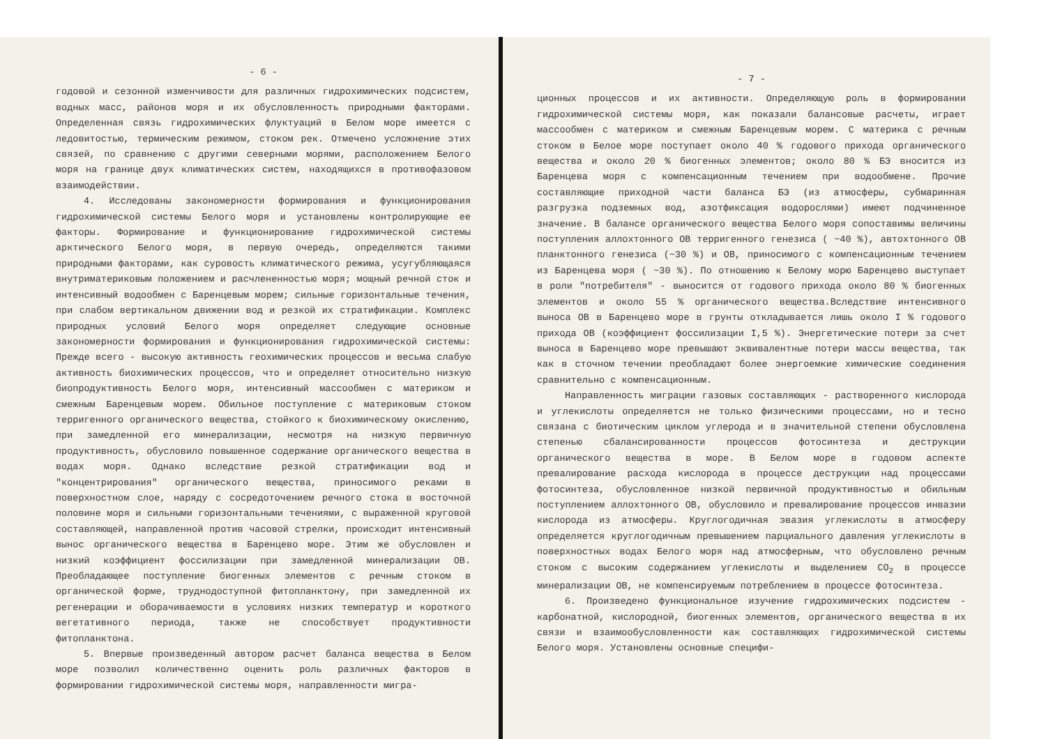- 6 -
годовой и сезонной изменчивости для различных гидрохимических подсистем, водных масс, районов моря и их обусловленность природными факторами. Определенная связь гидрохимических флуктуаций в Белом море имеется с ледовитостью, термическим режимом, стоком рек. Отмечено усложнение этих связей, по сравнению с другими северными морями, расположением Белого моря на границе двух климатических систем, находящихся в противофазовом взаимодействии.
4. Исследованы закономерности формирования и функционирования гидрохимической системы Белого моря и установлены контролирующие ее факторы. Формирование и функционирование гидрохимической системы арктического Белого моря, в первую очередь, определяются такими природными факторами, как суровость климатического режима, усугубляющаяся внутриматериковым положением и расчлененностью моря; мощный речной сток и интенсивный водообмен с Баренцевым морем; сильные горизонтальные течения, при слабом вертикальном движении вод и резкой их стратификации. Комплекс природных условий Белого моря определяет следующие основные закономерности формирования и функционирования гидрохимической системы: Прежде всего - высокую активность геохимических процессов и весьма слабую активность биохимических процессов, что и определяет относительно низкую биопродуктивность Белого моря, интенсивный массообмен с материком и смежным Баренцевым морем. Обильное поступление с материковым стоком терригенного органического вещества, стойкого к биохимическому окислению, при замедленной его минерализации, несмотря на низкую первичную продуктивность, обусловило повышенное содержание органического вещества в водах моря. Однако вследствие резкой стратификации вод и "концентрирования" органического вещества, приносимого реками в поверхностном слое, наряду с сосредоточением речного стока в восточной половине моря и сильными горизонтальными течениями, с выраженной круговой составляющей, направленной против часовой стрелки, происходит интенсивный вынос органического вещества в Баренцево море. Этим же обусловлен и низкий коэффициент фоссилизации при замедленной минерализации ОВ. Преобладающее поступление биогенных элементов с речным стоком в органической форме, труднодоступной фитопланктону, при замедленной их регенерации и оборачиваемости в условиях низких температур и короткого вегетативного периода, также не способствует продуктивности фитопланктона.
5. Впервые произведенный автором расчет баланса вещества в Белом море позволил количественно оценить роль различных факторов в формировании гидрохимической системы моря, направленности мигра-
- 7 -
ционных процессов и их активности. Определяющую роль в формировании гидрохимической системы моря, как показали балансовые расчеты, играет массообмен с материком и смежным Баренцевым морем. С материка с речным стоком в Белое море поступает около 40 % годового прихода органического вещества и около 20 % биогенных элементов; около 80 % БЭ вносится из Баренцева моря с компенсационным течением при водообмене. Прочие составляющие приходной части баланса БЭ (из атмосферы, субмаринная разгрузка подземных вод, азотфиксация водорослями) имеют подчиненное значение. В балансе органического вещества Белого моря сопоставимы величины поступления аллохтонного ОВ терригенного генезиса ( ~40 %), автохтонного ОВ планктонного генезиса (~30 %) и ОВ, приносимого с компенсационным течением из Баренцева моря ( ~30 %). По отношению к Белому морю Баренцево выступает в роли "потребителя" - выносится от годового прихода около 80 % биогенных элементов и около 55 % органического вещества.Вследствие интенсивного выноса ОВ в Баренцево море в грунты откладывается лишь около I % годового прихода ОВ (коэффициент фоссилизации I,5 %). Энергетические потери за счет выноса в Баренцево море превышают эквивалентные потери массы вещества, так как в сточном течении преобладают более энергоемкие химические соединения сравнительно с компенсационным.
Направленность миграции газовых составляющих - растворенного кислорода и углекислоты определяется не только физическими процессами, но и тесно связана с биотическим циклом углерода и в значительной степени обусловлена степенью сбалансированности процессов фотосинтеза и деструкции органического вещества в море. В Белом море в годовом аспекте превалирование расхода кислорода в процессе деструкции над процессами фотосинтеза, обусловленное низкой первичной продуктивностью и обильным поступлением аллохтонного ОВ, обусловило и превалирование процессов инвазии кислорода из атмосферы. Круглогодичная эвазия углекислоты в атмосферу определяется круглогодичным превышением парциального давления углекислоты в поверхностных водах Белого моря над атмосферным, что обусловлено речным стоком с высоким содержанием углекислоты и выделением CO<sub>2</sub> в процессе минерализации ОВ, не компенсируемым потреблением в процессе фотосинтеза.
6. Произведено функциональное изучение гидрохимических подсистем - карбонатной, кислородной, биогенных элементов, органического вещества в их связи и взаимообусловленности как составляющих гидрохимической системы Белого моря. Установлены основные специфи-